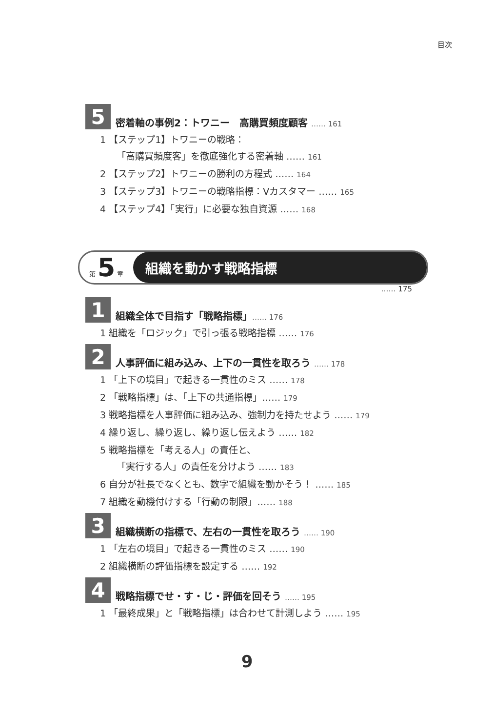目次
5
密着軸の事例2：トワニー　高購買頻度顧客 …… 161
1 【ステップ1】トワニーの戦略：
「高購買頻度客」を徹底強化する密着軸 …… 161
2 【ステップ2】トワニーの勝利の方程式 …… 164
3 【ステップ3】トワニーの戦略指標：Vカスタマー …… 165
4 【ステップ4】「実行」に必要な独自資源 …… 168
第 5 章
組織を動かす戦略指標
…… 175
1
組織全体で目指す「戦略指標」…… 176
1 組織を「ロジック」で引っ張る戦略指標 …… 176
2
人事評価に組み込み、上下の一貫性を取ろう …… 178
1 「上下の境目」で起きる一貫性のミス …… 178
2 「戦略指標」は、「上下の共通指標」…… 179
3 戦略指標を人事評価に組み込み、強制力を持たせよう …… 179
4 繰り返し、繰り返し、繰り返し伝えよう …… 182
5 戦略指標を「考える人」の責任と、
「実行する人」の責任を分けよう …… 183
6 自分が社長でなくとも、数字で組織を動かそう！ …… 185
7 組織を動機付けする「行動の制限」…… 188
3
組織横断の指標で、左右の一貫性を取ろう …… 190
1 「左右の境目」で起きる一貫性のミス …… 190
2 組織横断の評価指標を設定する …… 192
4
戦略指標でせ・す・じ・評価を回そう …… 195
1 「最終成果」と「戦略指標」は合わせて計測しよう …… 195
9